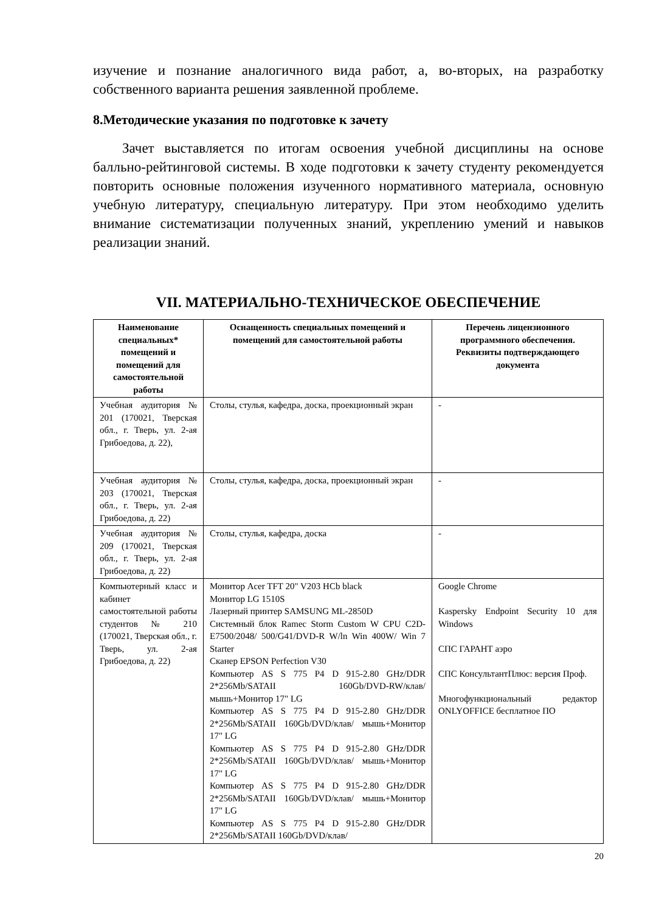изучение и познание аналогичного вида работ, а, во-вторых, на разработку собственного варианта решения заявленной проблеме.
8.Методические указания по подготовке к зачету
Зачет выставляется по итогам освоения учебной дисциплины на основе балльно-рейтинговой системы. В ходе подготовки к зачету студенту рекомендуется повторить основные положения изученного нормативного материала, основную учебную литературу, специальную литературу. При этом необходимо уделить внимание систематизации полученных знаний, укреплению умений и навыков реализации знаний.
VII. МАТЕРИАЛЬНО-ТЕХНИЧЕСКОЕ ОБЕСПЕЧЕНИЕ
| Наименование специальных* помещений и помещений для самостоятельной работы | Оснащенность специальных помещений и помещений для самостоятельной работы | Перечень лицензионного программного обеспечения. Реквизиты подтверждающего документа |
| --- | --- | --- |
| Учебная аудитория № 201 (170021, Тверская обл., г. Тверь, ул. 2-ая Грибоедова, д. 22), | Столы, стулья, кафедра, доска, проекционный экран | - |
| Учебная аудитория № 203 (170021, Тверская обл., г. Тверь, ул. 2-ая Грибоедова, д. 22) | Столы, стулья, кафедра, доска, проекционный экран | - |
| Учебная аудитория № 209 (170021, Тверская обл., г. Тверь, ул. 2-ая Грибоедова, д. 22) | Столы, стулья, кафедра, доска | - |
| Компьютерный класс и кабинет самостоятельной работы студентов № 210 (170021, Тверская обл., г. Тверь, ул. 2-ая Грибоедова, д. 22) | Монитор Acer TFT 20" V203 HCb black Монитор LG 1510S Лазерный принтер SAMSUNG ML-2850D Системный блок Ramec Storm Custom W CPU C2D-E7500/2048/ 500/G41/DVD-R W/ln Win 400W/ Win 7 Starter Сканер EPSON Perfection V30 Компьютер AS S 775 P4 D 915-2.80 GHz/DDR 2*256Mb/SATAII 160Gb/DVD-RW/клав/мышь+Монитор 17" LG Компьютер AS S 775 P4 D 915-2.80 GHz/DDR 2*256Mb/SATAII 160Gb/DVD/клав/ мышь+Монитор 17" LG Компьютер AS S 775 P4 D 915-2.80 GHz/DDR 2*256Mb/SATAII 160Gb/DVD/клав/ мышь+Монитор 17" LG Компьютер AS S 775 P4 D 915-2.80 GHz/DDR 2*256Mb/SATAII 160Gb/DVD/клав/ мышь+Монитор 17" LG Компьютер AS S 775 P4 D 915-2.80 GHz/DDR 2*256Mb/SATAII 160Gb/DVD/клав/ | Google Chrome Kaspersky Endpoint Security 10 для Windows СПС ГАРАНТ аэро СПС КонсультантПлюс: версия Проф. Многофункциональный редактор ONLYOFFICE бесплатное ПО |
20